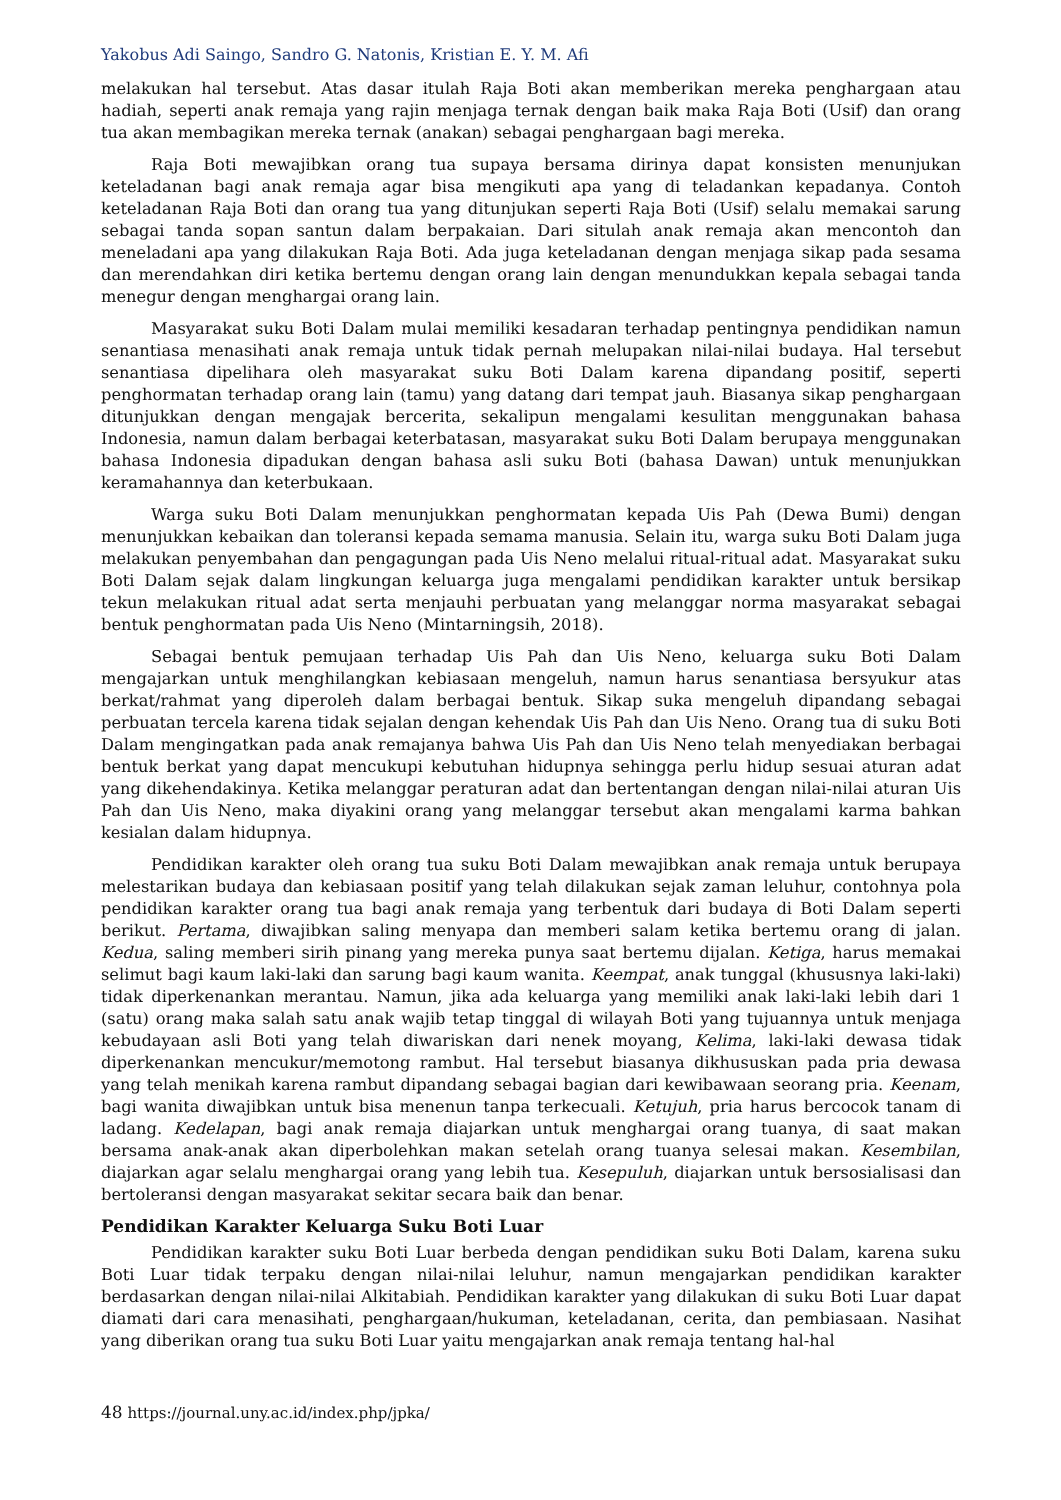Yakobus Adi Saingo, Sandro G. Natonis, Kristian E. Y. M. Afi
melakukan hal tersebut. Atas dasar itulah Raja Boti akan memberikan mereka penghargaan atau hadiah, seperti anak remaja yang rajin menjaga ternak dengan baik maka Raja Boti (Usif) dan orang tua akan membagikan mereka ternak (anakan) sebagai penghargaan bagi mereka.
Raja Boti mewajibkan orang tua supaya bersama dirinya dapat konsisten menunjukan keteladanan bagi anak remaja agar bisa mengikuti apa yang di teladankan kepadanya. Contoh keteladanan Raja Boti dan orang tua yang ditunjukan seperti Raja Boti (Usif) selalu memakai sarung sebagai tanda sopan santun dalam berpakaian. Dari situlah anak remaja akan mencontoh dan meneladani apa yang dilakukan Raja Boti. Ada juga keteladanan dengan menjaga sikap pada sesama dan merendahkan diri ketika bertemu dengan orang lain dengan menundukkan kepala sebagai tanda menegur dengan menghargai orang lain.
Masyarakat suku Boti Dalam mulai memiliki kesadaran terhadap pentingnya pendidikan namun senantiasa menasihati anak remaja untuk tidak pernah melupakan nilai-nilai budaya. Hal tersebut senantiasa dipelihara oleh masyarakat suku Boti Dalam karena dipandang positif, seperti penghormatan terhadap orang lain (tamu) yang datang dari tempat jauh. Biasanya sikap penghargaan ditunjukkan dengan mengajak bercerita, sekalipun mengalami kesulitan menggunakan bahasa Indonesia, namun dalam berbagai keterbatasan, masyarakat suku Boti Dalam berupaya menggunakan bahasa Indonesia dipadukan dengan bahasa asli suku Boti (bahasa Dawan) untuk menunjukkan keramahannya dan keterbukaan.
Warga suku Boti Dalam menunjukkan penghormatan kepada Uis Pah (Dewa Bumi) dengan menunjukkan kebaikan dan toleransi kepada semama manusia. Selain itu, warga suku Boti Dalam juga melakukan penyembahan dan pengagungan pada Uis Neno melalui ritual-ritual adat. Masyarakat suku Boti Dalam sejak dalam lingkungan keluarga juga mengalami pendidikan karakter untuk bersikap tekun melakukan ritual adat serta menjauhi perbuatan yang melanggar norma masyarakat sebagai bentuk penghormatan pada Uis Neno (Mintarningsih, 2018).
Sebagai bentuk pemujaan terhadap Uis Pah dan Uis Neno, keluarga suku Boti Dalam mengajarkan untuk menghilangkan kebiasaan mengeluh, namun harus senantiasa bersyukur atas berkat/rahmat yang diperoleh dalam berbagai bentuk. Sikap suka mengeluh dipandang sebagai perbuatan tercela karena tidak sejalan dengan kehendak Uis Pah dan Uis Neno. Orang tua di suku Boti Dalam mengingatkan pada anak remajanya bahwa Uis Pah dan Uis Neno telah menyediakan berbagai bentuk berkat yang dapat mencukupi kebutuhan hidupnya sehingga perlu hidup sesuai aturan adat yang dikehendakinya. Ketika melanggar peraturan adat dan bertentangan dengan nilai-nilai aturan Uis Pah dan Uis Neno, maka diyakini orang yang melanggar tersebut akan mengalami karma bahkan kesialan dalam hidupnya.
Pendidikan karakter oleh orang tua suku Boti Dalam mewajibkan anak remaja untuk berupaya melestarikan budaya dan kebiasaan positif yang telah dilakukan sejak zaman leluhur, contohnya pola pendidikan karakter orang tua bagi anak remaja yang terbentuk dari budaya di Boti Dalam seperti berikut. Pertama, diwajibkan saling menyapa dan memberi salam ketika bertemu orang di jalan. Kedua, saling memberi sirih pinang yang mereka punya saat bertemu dijalan. Ketiga, harus memakai selimut bagi kaum laki-laki dan sarung bagi kaum wanita. Keempat, anak tunggal (khususnya laki-laki) tidak diperkenankan merantau. Namun, jika ada keluarga yang memiliki anak laki-laki lebih dari 1 (satu) orang maka salah satu anak wajib tetap tinggal di wilayah Boti yang tujuannya untuk menjaga kebudayaan asli Boti yang telah diwariskan dari nenek moyang, Kelima, laki-laki dewasa tidak diperkenankan mencukur/memotong rambut. Hal tersebut biasanya dikhususkan pada pria dewasa yang telah menikah karena rambut dipandang sebagai bagian dari kewibawaan seorang pria. Keenam, bagi wanita diwajibkan untuk bisa menenun tanpa terkecuali. Ketujuh, pria harus bercocok tanam di ladang. Kedelapan, bagi anak remaja diajarkan untuk menghargai orang tuanya, di saat makan bersama anak-anak akan diperbolehkan makan setelah orang tuanya selesai makan. Kesembilan, diajarkan agar selalu menghargai orang yang lebih tua. Kesepuluh, diajarkan untuk bersosialisasi dan bertoleransi dengan masyarakat sekitar secara baik dan benar.
Pendidikan Karakter Keluarga Suku Boti Luar
Pendidikan karakter suku Boti Luar berbeda dengan pendidikan suku Boti Dalam, karena suku Boti Luar tidak terpaku dengan nilai-nilai leluhur, namun mengajarkan pendidikan karakter berdasarkan dengan nilai-nilai Alkitabiah. Pendidikan karakter yang dilakukan di suku Boti Luar dapat diamati dari cara menasihati, penghargaan/hukuman, keteladanan, cerita, dan pembiasaan. Nasihat yang diberikan orang tua suku Boti Luar yaitu mengajarkan anak remaja tentang hal-hal
48 https://journal.uny.ac.id/index.php/jpka/